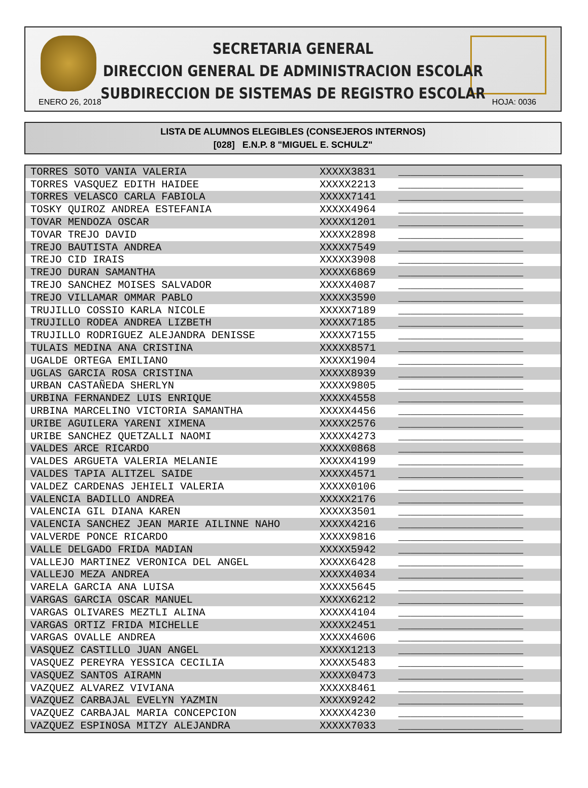SECRETARIA GENERAL
DIRECCION GENERAL DE ADMINISTRACION ESCOLAR
SUBDIRECCION DE SISTEMAS DE REGISTRO ESCOLAR
ENERO 26, 2018 HOJA: 0036
LISTA DE ALUMNOS ELEGIBLES (CONSEJEROS INTERNOS)
[028] E.N.P. 8 "MIGUEL E. SCHULZ"
| TORRES SOTO VANIA VALERIA | XXXXX3831 | ____________________ |
| TORRES VASQUEZ EDITH HAIDEE | XXXXX2213 | ____________________ |
| TORRES VELASCO CARLA FABIOLA | XXXXX7141 | ____________________ |
| TOSKY QUIROZ ANDREA ESTEFANIA | XXXXX4964 | ____________________ |
| TOVAR MENDOZA OSCAR | XXXXX1201 | ____________________ |
| TOVAR TREJO DAVID | XXXXX2898 | ____________________ |
| TREJO BAUTISTA ANDREA | XXXXX7549 | ____________________ |
| TREJO CID IRAIS | XXXXX3908 | ____________________ |
| TREJO DURAN SAMANTHA | XXXXX6869 | ____________________ |
| TREJO SANCHEZ MOISES SALVADOR | XXXXX4087 | ____________________ |
| TREJO VILLAMAR OMMAR PABLO | XXXXX3590 | ____________________ |
| TRUJILLO COSSIO KARLA NICOLE | XXXXX7189 | ____________________ |
| TRUJILLO RODEA ANDREA LIZBETH | XXXXX7185 | ____________________ |
| TRUJILLO RODRIGUEZ ALEJANDRA DENISSE | XXXXX7155 | ____________________ |
| TULAIS MEDINA ANA CRISTINA | XXXXX8571 | ____________________ |
| UGALDE ORTEGA EMILIANO | XXXXX1904 | ____________________ |
| UGLAS GARCIA ROSA CRISTINA | XXXXX8939 | ____________________ |
| URBAN CASTAÑEDA SHERLYN | XXXXX9805 | ____________________ |
| URBINA FERNANDEZ LUIS ENRIQUE | XXXXX4558 | ____________________ |
| URBINA MARCELINO VICTORIA SAMANTHA | XXXXX4456 | ____________________ |
| URIBE AGUILERA YARENI XIMENA | XXXXX2576 | ____________________ |
| URIBE SANCHEZ QUETZALLI NAOMI | XXXXX4273 | ____________________ |
| VALDES ARCE RICARDO | XXXXX0868 | ____________________ |
| VALDES ARGUETA VALERIA MELANIE | XXXXX4199 | ____________________ |
| VALDES TAPIA ALITZEL SAIDE | XXXXX4571 | ____________________ |
| VALDEZ CARDENAS JEHIELI VALERIA | XXXXX0106 | ____________________ |
| VALENCIA BADILLO ANDREA | XXXXX2176 | ____________________ |
| VALENCIA GIL DIANA KAREN | XXXXX3501 | ____________________ |
| VALENCIA SANCHEZ JEAN MARIE AILINNE NAHO | XXXXX4216 | ____________________ |
| VALVERDE PONCE RICARDO | XXXXX9816 | ____________________ |
| VALLE DELGADO FRIDA MADIAN | XXXXX5942 | ____________________ |
| VALLEJO MARTINEZ VERONICA DEL ANGEL | XXXXX6428 | ____________________ |
| VALLEJO MEZA ANDREA | XXXXX4034 | ____________________ |
| VARELA GARCIA ANA LUISA | XXXXX5645 | ____________________ |
| VARGAS GARCIA OSCAR MANUEL | XXXXX6212 | ____________________ |
| VARGAS OLIVARES MEZTLI ALINA | XXXXX4104 | ____________________ |
| VARGAS ORTIZ FRIDA MICHELLE | XXXXX2451 | ____________________ |
| VARGAS OVALLE ANDREA | XXXXX4606 | ____________________ |
| VASQUEZ CASTILLO JUAN ANGEL | XXXXX1213 | ____________________ |
| VASQUEZ PEREYRA YESSICA CECILIA | XXXXX5483 | ____________________ |
| VASQUEZ SANTOS AIRAMN | XXXXX0473 | ____________________ |
| VAZQUEZ ALVAREZ VIVIANA | XXXXX8461 | ____________________ |
| VAZQUEZ CARBAJAL EVELYN YAZMIN | XXXXX9242 | ____________________ |
| VAZQUEZ CARBAJAL MARIA CONCEPCION | XXXXX4230 | ____________________ |
| VAZQUEZ ESPINOSA MITZY ALEJANDRA | XXXXX7033 | ____________________ |